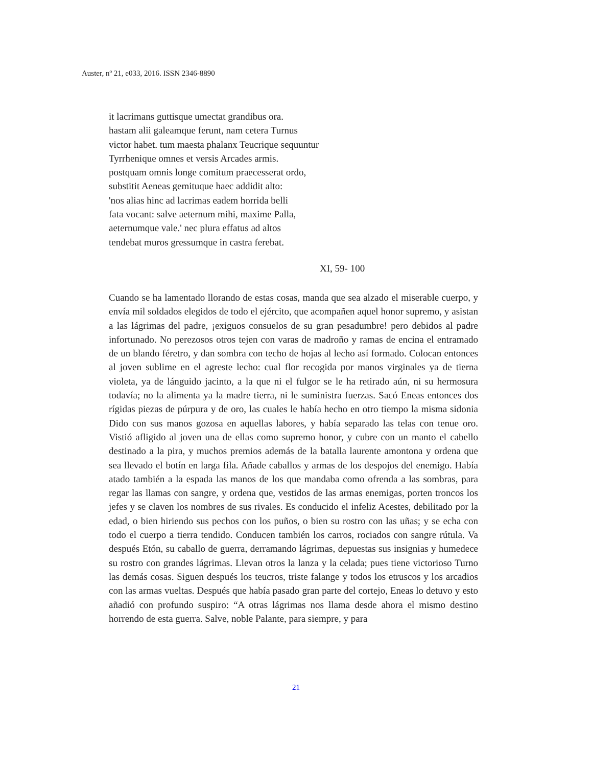Auster, nº 21, e033, 2016. ISSN 2346-8890
it lacrimans guttisque umectat grandibus ora.
hastam alii galeamque ferunt, nam cetera Turnus
victor habet. tum maesta phalanx Teucrique sequuntur
Tyrrhenique omnes et versis Arcades armis.
postquam omnis longe comitum praecesserat ordo,
substitit Aeneas gemituque haec addidit alto:
'nos alias hinc ad lacrimas eadem horrida belli
fata vocant: salve aeternum mihi, maxime Palla,
aeternumque vale.' nec plura effatus ad altos
tendebat muros gressumque in castra ferebat.
XI, 59- 100
Cuando se ha lamentado llorando de estas cosas, manda que sea alzado el miserable cuerpo, y envía mil soldados elegidos de todo el ejército, que acompañen aquel honor supremo, y asistan a las lágrimas del padre, ¡exiguos consuelos de su gran pesadumbre! pero debidos al padre infortunado. No perezosos otros tejen con varas de madroño y ramas de encina el entramado de un blando féretro, y dan sombra con techo de hojas al lecho así formado. Colocan entonces al joven sublime en el agreste lecho: cual flor recogida por manos virginales ya de tierna violeta, ya de lánguido jacinto, a la que ni el fulgor se le ha retirado aún, ni su hermosura todavía; no la alimenta ya la madre tierra, ni le suministra fuerzas. Sacó Eneas entonces dos rígidas piezas de púrpura y de oro, las cuales le había hecho en otro tiempo la misma sidonia Dido con sus manos gozosa en aquellas labores, y había separado las telas con tenue oro. Vistió afligido al joven una de ellas como supremo honor, y cubre con un manto el cabello destinado a la pira, y muchos premios además de la batalla laurente amontona y ordena que sea llevado el botín en larga fila. Añade caballos y armas de los despojos del enemigo. Había atado también a la espada las manos de los que mandaba como ofrenda a las sombras, para regar las llamas con sangre, y ordena que, vestidos de las armas enemigas, porten troncos los jefes y se claven los nombres de sus rivales. Es conducido el infeliz Acestes, debilitado por la edad, o bien hiriendo sus pechos con los puños, o bien su rostro con las uñas; y se echa con todo el cuerpo a tierra tendido. Conducen también los carros, rociados con sangre rútula. Va después Etón, su caballo de guerra, derramando lágrimas, depuestas sus insignias y humedece su rostro con grandes lágrimas. Llevan otros la lanza y la celada; pues tiene victorioso Turno las demás cosas. Siguen después los teucros, triste falange y todos los etruscos y los arcadios con las armas vueltas. Después que había pasado gran parte del cortejo, Eneas lo detuvo y esto añadió con profundo suspiro: “A otras lágrimas nos llama desde ahora el mismo destino horrendo de esta guerra. Salve, noble Palante, para siempre, y para
21